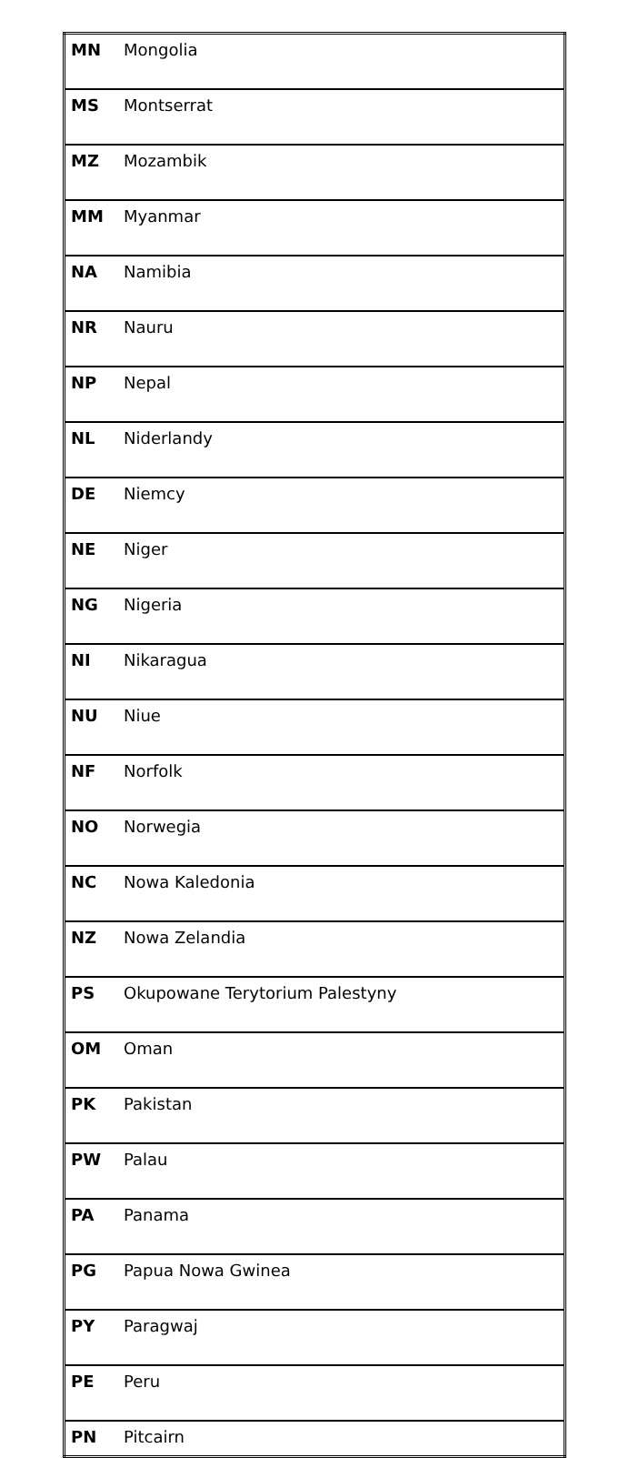| MN | Mongolia |
| MS | Montserrat |
| MZ | Mozambik |
| MM | Myanmar |
| NA | Namibia |
| NR | Nauru |
| NP | Nepal |
| NL | Niderlandy |
| DE | Niemcy |
| NE | Niger |
| NG | Nigeria |
| NI | Nikaragua |
| NU | Niue |
| NF | Norfolk |
| NO | Norwegia |
| NC | Nowa Kaledonia |
| NZ | Nowa Zelandia |
| PS | Okupowane Terytorium Palestyny |
| OM | Oman |
| PK | Pakistan |
| PW | Palau |
| PA | Panama |
| PG | Papua Nowa Gwinea |
| PY | Paragwaj |
| PE | Peru |
| PN | Pitcairn |